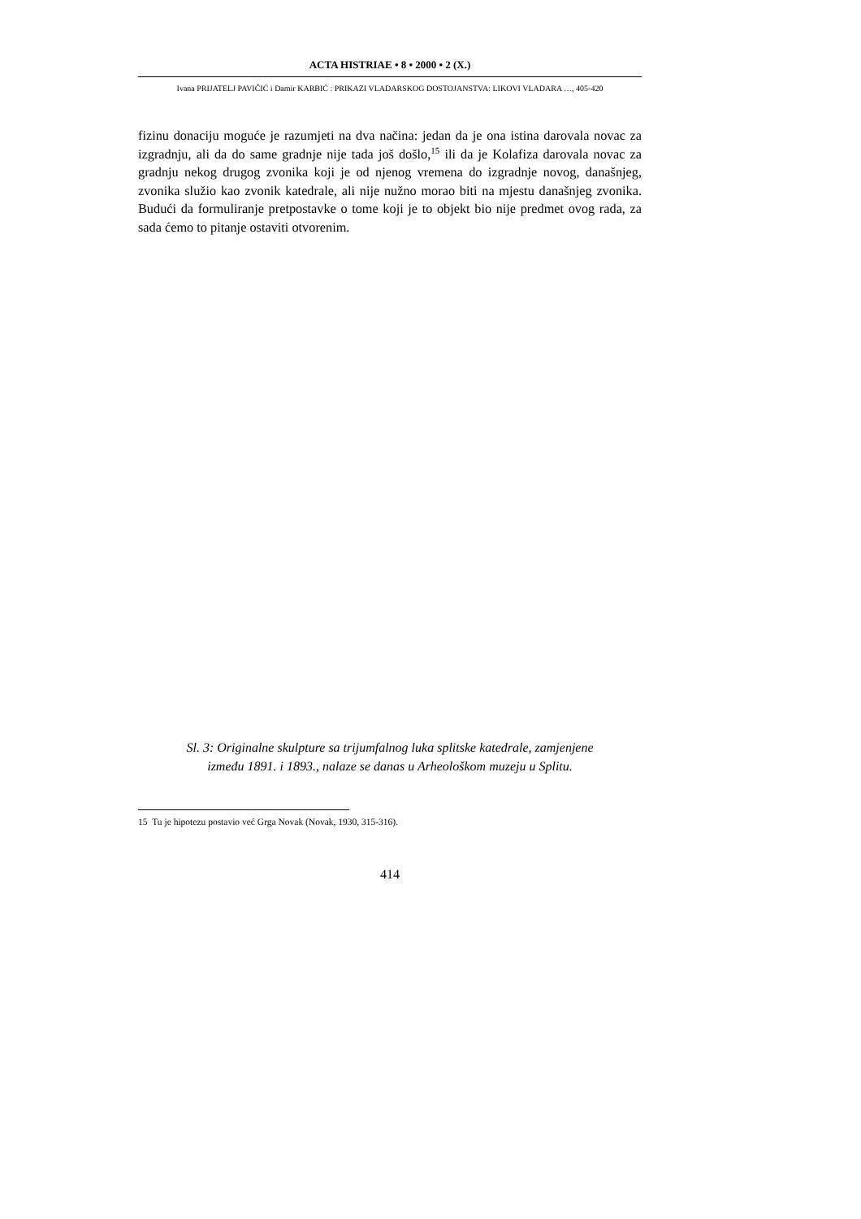ACTA HISTRIAE • 8 • 2000 • 2 (X.)
Ivana PRIJATELJ PAVIČIĆ i Damir KARBIĆ : PRIKAZI VLADARSKOG DOSTOJANSTVA: LIKOVI VLADARA …, 405-420
fizinu donaciju moguće je razumjeti na dva načina: jedan da je ona istina darovala novac za izgradnju, ali da do same gradnje nije tada još došlo,<sup>15</sup> ili da je Kolafiza darovala novac za gradnju nekog drugog zvonika koji je od njenog vremena do izgradnje novog, današnjeg, zvonika služio kao zvonik katedrale, ali nije nužno morao biti na mjestu današnjeg zvonika. Budući da formuliranje pretpostavke o tome koji je to objekt bio nije predmet ovog rada, za sada ćemo to pitanje ostaviti otvo­renim.
Sl. 3: Originalne skulpture sa trijumfalnog luka splitske katedrale, zamjenjene
između 1891. i 1893., nalaze se danas u Arheološkom muzeju u Splitu.
15 Tu je hipotezu postavio već Grga Novak (Novak, 1930, 315-316).
414